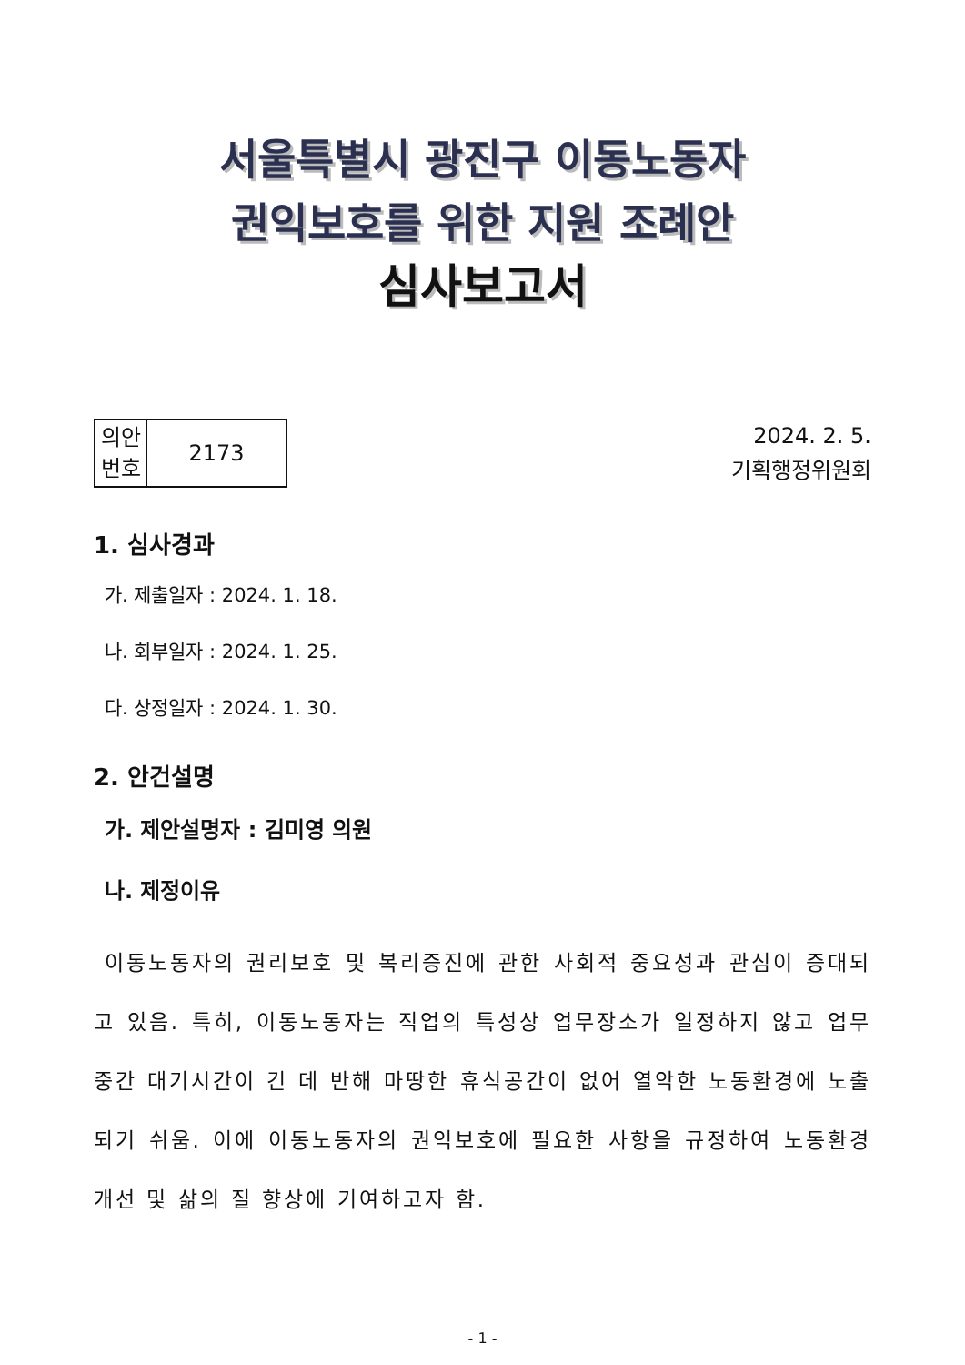서울특별시 광진구 이동노동자
권익보호를 위한 지원 조례안
심사보고서
| 의안 번호 | 2173 |
2024. 2. 5.
기획행정위원회
1. 심사경과
가. 제출일자 : 2024. 1. 18.
나. 회부일자 : 2024. 1. 25.
다. 상정일자 : 2024. 1. 30.
2. 안건설명
가. 제안설명자 : 김미영 의원
나. 제정이유
이동노동자의 권리보호 및 복리증진에 관한 사회적 중요성과 관심이 증대되고 있음. 특히, 이동노동자는 직업의 특성상 업무장소가 일정하지 않고 업무 중간 대기시간이 긴 데 반해 마땅한 휴식공간이 없어 열악한 노동환경에 노출되기 쉬움. 이에 이동노동자의 권익보호에 필요한 사항을 규정하여 노동환경 개선 및 삶의 질 향상에 기여하고자 함.
- 1 -